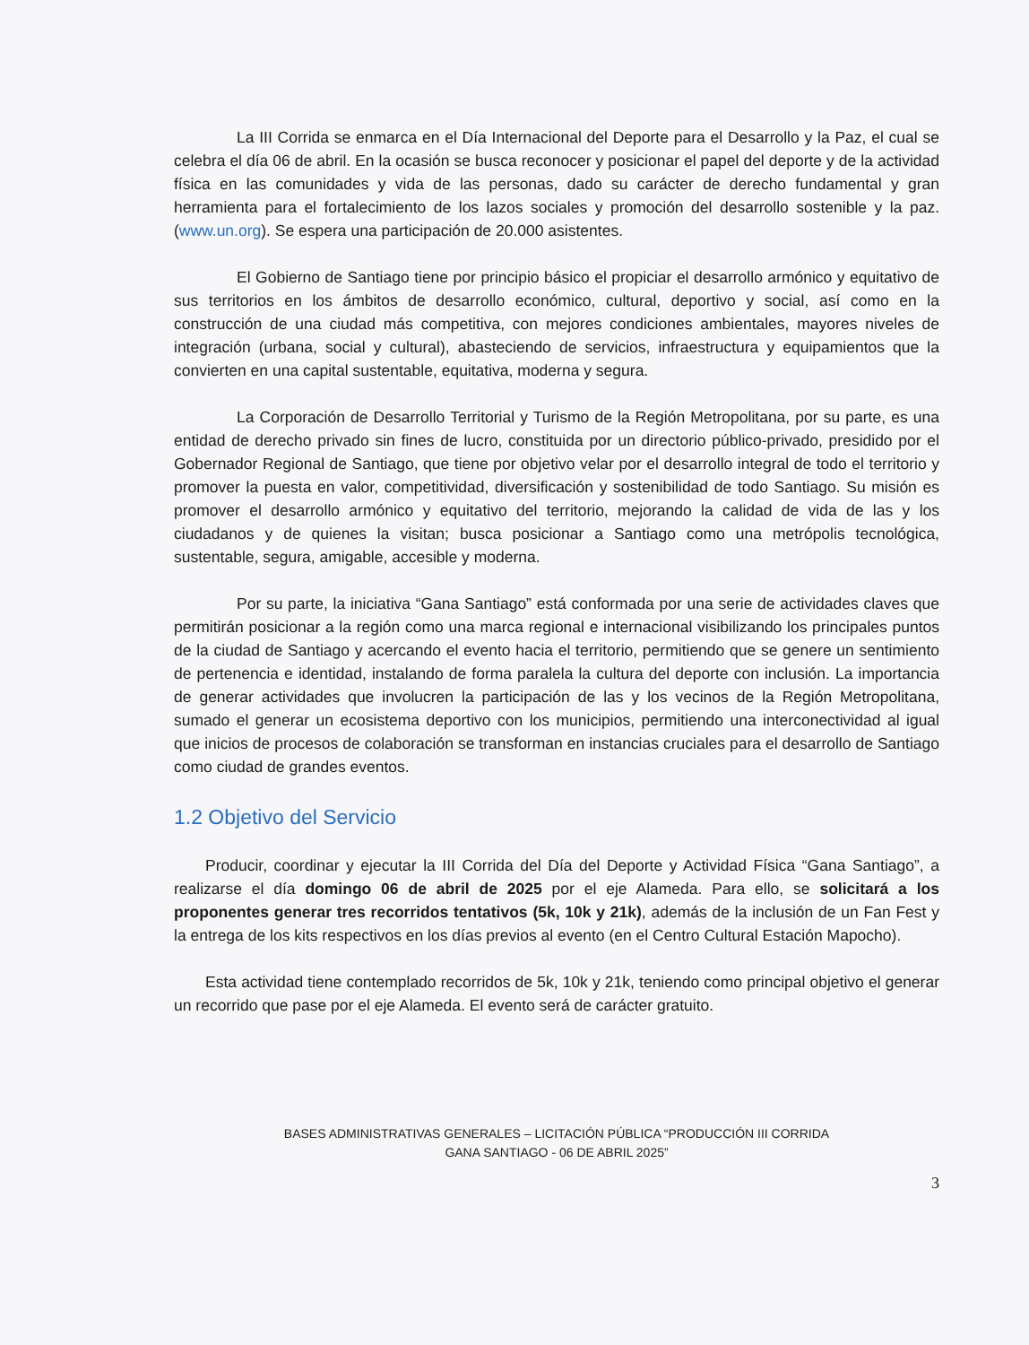La III Corrida se enmarca en el Día Internacional del Deporte para el Desarrollo y la Paz, el cual se celebra el día 06 de abril. En la ocasión se busca reconocer y posicionar el papel del deporte y de la actividad física en las comunidades y vida de las personas, dado su carácter de derecho fundamental y gran herramienta para el fortalecimiento de los lazos sociales y promoción del desarrollo sostenible y la paz. (www.un.org). Se espera una participación de 20.000 asistentes.
El Gobierno de Santiago tiene por principio básico el propiciar el desarrollo armónico y equitativo de sus territorios en los ámbitos de desarrollo económico, cultural, deportivo y social, así como en la construcción de una ciudad más competitiva, con mejores condiciones ambientales, mayores niveles de integración (urbana, social y cultural), abasteciendo de servicios, infraestructura y equipamientos que la convierten en una capital sustentable, equitativa, moderna y segura.
La Corporación de Desarrollo Territorial y Turismo de la Región Metropolitana, por su parte, es una entidad de derecho privado sin fines de lucro, constituida por un directorio público-privado, presidido por el Gobernador Regional de Santiago, que tiene por objetivo velar por el desarrollo integral de todo el territorio y promover la puesta en valor, competitividad, diversificación y sostenibilidad de todo Santiago. Su misión es promover el desarrollo armónico y equitativo del territorio, mejorando la calidad de vida de las y los ciudadanos y de quienes la visitan; busca posicionar a Santiago como una metrópolis tecnológica, sustentable, segura, amigable, accesible y moderna.
Por su parte, la iniciativa “Gana Santiago” está conformada por una serie de actividades claves que permitirán posicionar a la región como una marca regional e internacional visibilizando los principales puntos de la ciudad de Santiago y acercando el evento hacia el territorio, permitiendo que se genere un sentimiento de pertenencia e identidad, instalando de forma paralela la cultura del deporte con inclusión. La importancia de generar actividades que involucren la participación de las y los vecinos de la Región Metropolitana, sumado el generar un ecosistema deportivo con los municipios, permitiendo una interconectividad al igual que inicios de procesos de colaboración se transforman en instancias cruciales para el desarrollo de Santiago como ciudad de grandes eventos.
1.2 Objetivo del Servicio
Producir, coordinar y ejecutar la III Corrida del Día del Deporte y Actividad Física “Gana Santiago”, a realizarse el día domingo 06 de abril de 2025 por el eje Alameda. Para ello, se solicitará a los proponentes generar tres recorridos tentativos (5k, 10k y 21k), además de la inclusión de un Fan Fest y la entrega de los kits respectivos en los días previos al evento (en el Centro Cultural Estación Mapocho).
Esta actividad tiene contemplado recorridos de 5k, 10k y 21k, teniendo como principal objetivo el generar un recorrido que pase por el eje Alameda. El evento será de carácter gratuito.
BASES ADMINISTRATIVAS GENERALES – LICITACIÓN PÚBLICA “PRODUCCIÓN III CORRIDA
GANA SANTIAGO - 06 DE ABRIL 2025”
3